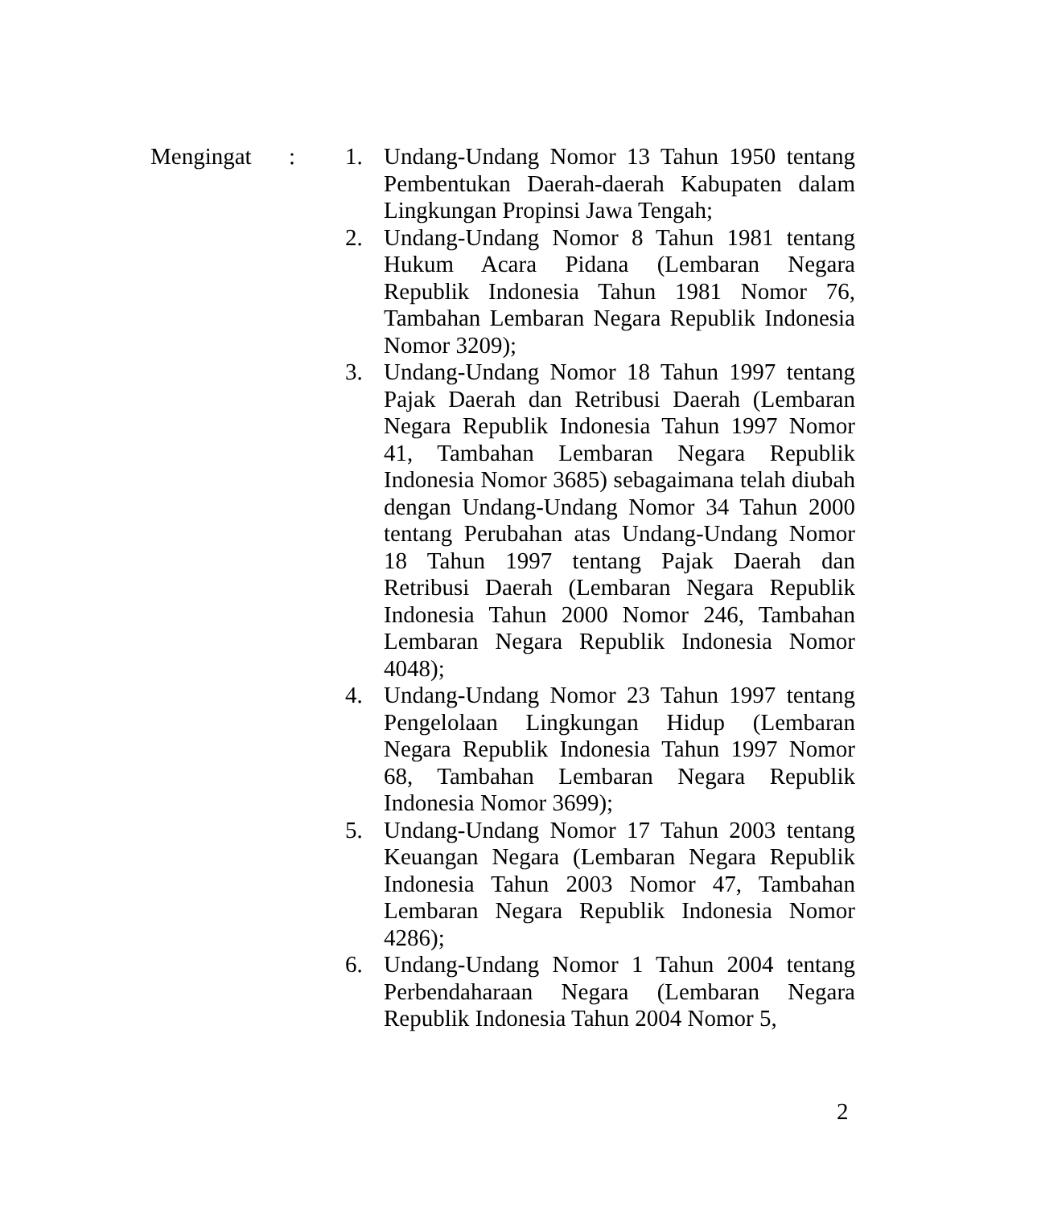Mengingat : 1. Undang-Undang Nomor 13 Tahun 1950 tentang Pembentukan Daerah-daerah Kabupaten dalam Lingkungan Propinsi Jawa Tengah;
2. Undang-Undang Nomor 8 Tahun 1981 tentang Hukum Acara Pidana (Lembaran Negara Republik Indonesia Tahun 1981 Nomor 76, Tambahan Lembaran Negara Republik Indonesia Nomor 3209);
3. Undang-Undang Nomor 18 Tahun 1997 tentang Pajak Daerah dan Retribusi Daerah (Lembaran Negara Republik Indonesia Tahun 1997 Nomor 41, Tambahan Lembaran Negara Republik Indonesia Nomor 3685) sebagaimana telah diubah dengan Undang-Undang Nomor 34 Tahun 2000 tentang Perubahan atas Undang-Undang Nomor 18 Tahun 1997 tentang Pajak Daerah dan Retribusi Daerah (Lembaran Negara Republik Indonesia Tahun 2000 Nomor 246, Tambahan Lembaran Negara Republik Indonesia Nomor 4048);
4. Undang-Undang Nomor 23 Tahun 1997 tentang Pengelolaan Lingkungan Hidup (Lembaran Negara Republik Indonesia Tahun 1997 Nomor 68, Tambahan Lembaran Negara Republik Indonesia Nomor 3699);
5. Undang-Undang Nomor 17 Tahun 2003 tentang Keuangan Negara (Lembaran Negara Republik Indonesia Tahun 2003 Nomor 47, Tambahan Lembaran Negara Republik Indonesia Nomor 4286);
6. Undang-Undang Nomor 1 Tahun 2004 tentang Perbendaharaan Negara (Lembaran Negara Republik Indonesia Tahun 2004 Nomor 5,
2